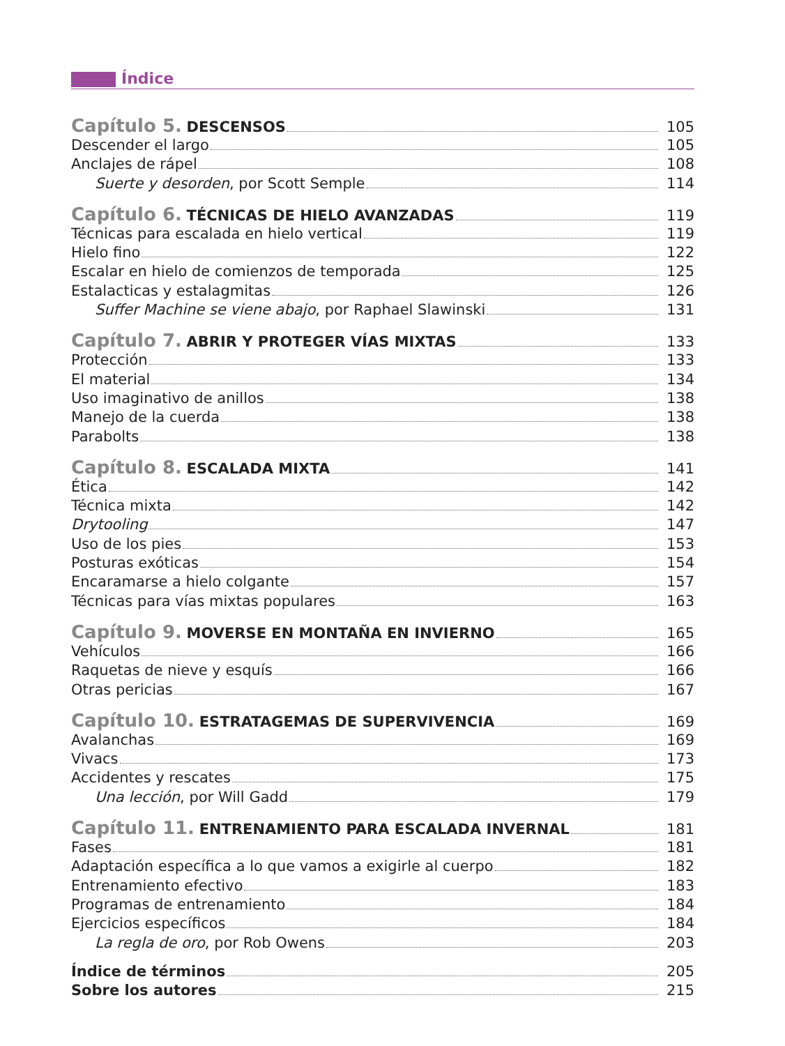Índice
Capítulo 5. DESCENSOS 105
Descender el largo 105
Anclajes de rápel 108
Suerte y desorden, por Scott Semple 114
Capítulo 6. TÉCNICAS DE HIELO AVANZADAS 119
Técnicas para escalada en hielo vertical 119
Hielo fino 122
Escalar en hielo de comienzos de temporada 125
Estalacticas y estalagmitas 126
Suffer Machine se viene abajo, por Raphael Slawinski 131
Capítulo 7. ABRIR Y PROTEGER VÍAS MIXTAS 133
Protección 133
El material 134
Uso imaginativo de anillos 138
Manejo de la cuerda 138
Parabolts 138
Capítulo 8. ESCALADA MIXTA 141
Ética 142
Técnica mixta 142
Drytooling 147
Uso de los pies 153
Posturas exóticas 154
Encaramarse a hielo colgante 157
Técnicas para vías mixtas populares 163
Capítulo 9. MOVERSE EN MONTAÑA EN INVIERNO 165
Vehículos 166
Raquetas de nieve y esquís 166
Otras pericias 167
Capítulo 10. ESTRATAGEMAS DE SUPERVIVENCIA 169
Avalanchas 169
Vivacs 173
Accidentes y rescates 175
Una lección, por Will Gadd 179
Capítulo 11. ENTRENAMIENTO PARA ESCALADA INVERNAL 181
Fases 181
Adaptación específica a lo que vamos a exigirle al cuerpo 182
Entrenamiento efectivo 183
Programas de entrenamiento 184
Ejercicios específicos 184
La regla de oro, por Rob Owens 203
Índice de términos 205
Sobre los autores 215